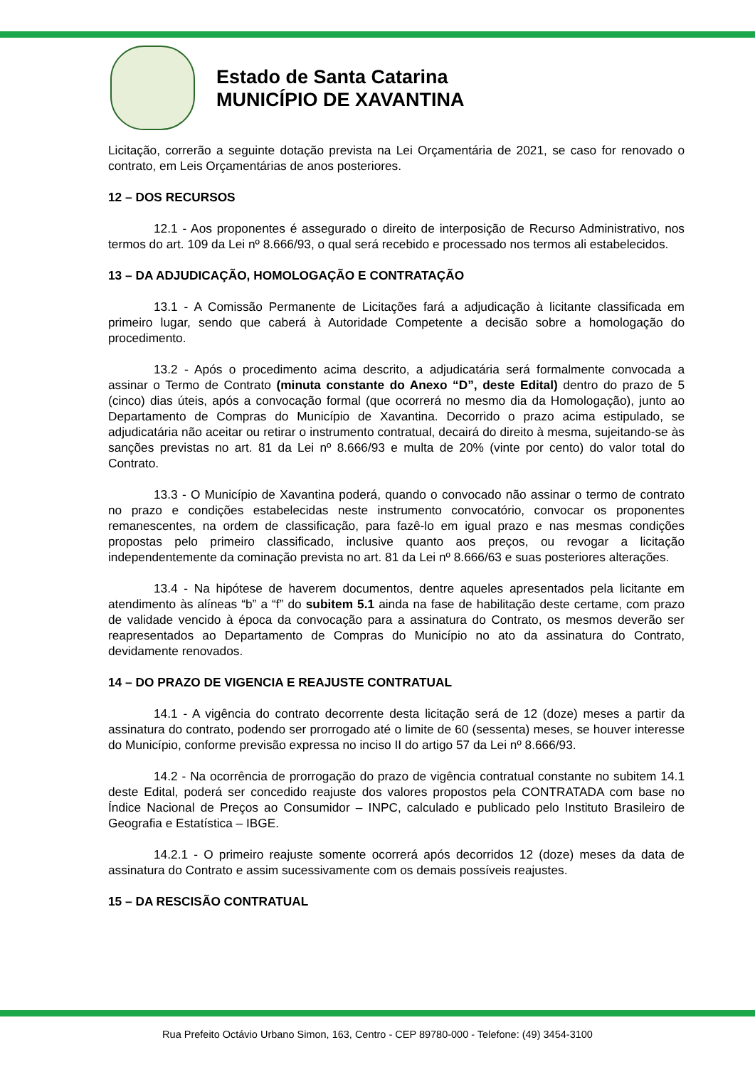Estado de Santa Catarina
MUNICÍPIO DE XAVANTINA
Licitação, correrão a seguinte dotação prevista na Lei Orçamentária de 2021, se caso for renovado o contrato, em Leis Orçamentárias de anos posteriores.
12 – DOS RECURSOS
12.1 - Aos proponentes é assegurado o direito de interposição de Recurso Administrativo, nos termos do art. 109 da Lei nº 8.666/93, o qual será recebido e processado nos termos ali estabelecidos.
13 – DA ADJUDICAÇÃO, HOMOLOGAÇÃO E CONTRATAÇÃO
13.1 - A Comissão Permanente de Licitações fará a adjudicação à licitante classificada em primeiro lugar, sendo que caberá à Autoridade Competente a decisão sobre a homologação do procedimento.
13.2 - Após o procedimento acima descrito, a adjudicatária será formalmente convocada a assinar o Termo de Contrato (minuta constante do Anexo “D”, deste Edital) dentro do prazo de 5 (cinco) dias úteis, após a convocação formal (que ocorrerá no mesmo dia da Homologação), junto ao Departamento de Compras do Município de Xavantina. Decorrido o prazo acima estipulado, se adjudicatária não aceitar ou retirar o instrumento contratual, decairá do direito à mesma, sujeitando-se às sanções previstas no art. 81 da Lei nº 8.666/93 e multa de 20% (vinte por cento) do valor total do Contrato.
13.3 - O Município de Xavantina poderá, quando o convocado não assinar o termo de contrato no prazo e condições estabelecidas neste instrumento convocatório, convocar os proponentes remanescentes, na ordem de classificação, para fazê-lo em igual prazo e nas mesmas condições propostas pelo primeiro classificado, inclusive quanto aos preços, ou revogar a licitação independentemente da cominação prevista no art. 81 da Lei nº 8.666/63 e suas posteriores alterações.
13.4 - Na hipótese de haverem documentos, dentre aqueles apresentados pela licitante em atendimento às alíneas “b” a “f” do subitem 5.1 ainda na fase de habilitação deste certame, com prazo de validade vencido à época da convocação para a assinatura do Contrato, os mesmos deverão ser reapresentados ao Departamento de Compras do Município no ato da assinatura do Contrato, devidamente renovados.
14 – DO PRAZO DE VIGENCIA E REAJUSTE CONTRATUAL
14.1 - A vigência do contrato decorrente desta licitação será de 12 (doze) meses a partir da assinatura do contrato, podendo ser prorrogado até o limite de 60 (sessenta) meses, se houver interesse do Município, conforme previsão expressa no inciso II do artigo 57 da Lei nº 8.666/93.
14.2 - Na ocorrência de prorrogação do prazo de vigência contratual constante no subitem 14.1 deste Edital, poderá ser concedido reajuste dos valores propostos pela CONTRATADA com base no Índice Nacional de Preços ao Consumidor – INPC, calculado e publicado pelo Instituto Brasileiro de Geografia e Estatística – IBGE.
14.2.1 - O primeiro reajuste somente ocorrerá após decorridos 12 (doze) meses da data de assinatura do Contrato e assim sucessivamente com os demais possíveis reajustes.
15 – DA RESCISÃO CONTRATUAL
Rua Prefeito Octávio Urbano Simon, 163, Centro - CEP 89780-000 - Telefone: (49) 3454-3100